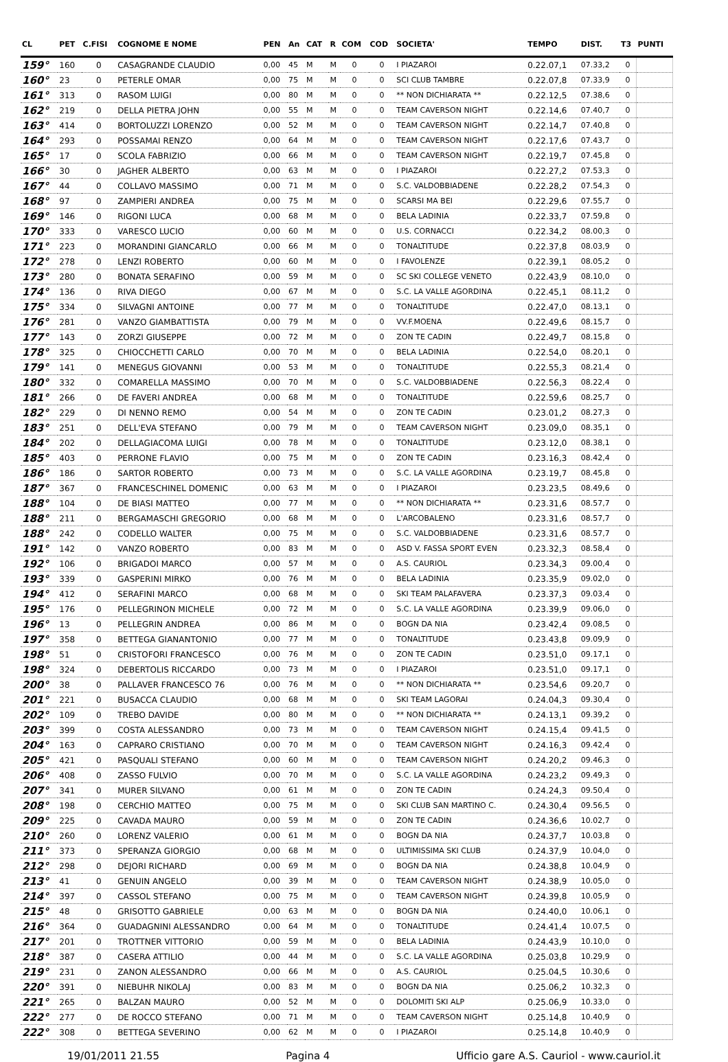| CL | PET | C.FISI | COGNOME E NOME | PEN | An | CAT | R | COM | COD | SOCIETA' | TEMPO | DIST. | T3 | PUNTI |
| --- | --- | --- | --- | --- | --- | --- | --- | --- | --- | --- | --- | --- | --- | --- |
| 159° | 160 | 0 | CASAGRANDE CLAUDIO | 0,00 | 45 | M | M | 0 | 0 | I PIAZAROI | 0.22.07,1 | 07.33,2 | 0 | |
| 160° | 23 | 0 | PETERLE OMAR | 0,00 | 75 | M | M | 0 | 0 | SCI CLUB TAMBRE | 0.22.07,8 | 07.33,9 | 0 | |
| 161° | 313 | 0 | RASOM LUIGI | 0,00 | 80 | M | M | 0 | 0 | ** NON DICHIARATA ** | 0.22.12,5 | 07.38,6 | 0 | |
| 162° | 219 | 0 | DELLA PIETRA JOHN | 0,00 | 55 | M | M | 0 | 0 | TEAM CAVERSON NIGHT | 0.22.14,6 | 07.40,7 | 0 | |
| 163° | 414 | 0 | BORTOLUZZI LORENZO | 0,00 | 52 | M | M | 0 | 0 | TEAM CAVERSON NIGHT | 0.22.14,7 | 07.40,8 | 0 | |
| 164° | 293 | 0 | POSSAMAI RENZO | 0,00 | 64 | M | M | 0 | 0 | TEAM CAVERSON NIGHT | 0.22.17,6 | 07.43,7 | 0 | |
| 165° | 17 | 0 | SCOLA FABRIZIO | 0,00 | 66 | M | M | 0 | 0 | TEAM CAVERSON NIGHT | 0.22.19,7 | 07.45,8 | 0 | |
| 166° | 30 | 0 | JAGHER ALBERTO | 0,00 | 63 | M | M | 0 | 0 | I PIAZAROI | 0.22.27,2 | 07.53,3 | 0 | |
| 167° | 44 | 0 | COLLAVO MASSIMO | 0,00 | 71 | M | M | 0 | 0 | S.C. VALDOBBIADENE | 0.22.28,2 | 07.54,3 | 0 | |
| 168° | 97 | 0 | ZAMPIERI ANDREA | 0,00 | 75 | M | M | 0 | 0 | SCARSI MA BEI | 0.22.29,6 | 07.55,7 | 0 | |
| 169° | 146 | 0 | RIGONI LUCA | 0,00 | 68 | M | M | 0 | 0 | BELA LADINIA | 0.22.33,7 | 07.59,8 | 0 | |
| 170° | 333 | 0 | VARESCO LUCIO | 0,00 | 60 | M | M | 0 | 0 | U.S. CORNACCI | 0.22.34,2 | 08.00,3 | 0 | |
| 171° | 223 | 0 | MORANDINI GIANCARLO | 0,00 | 66 | M | M | 0 | 0 | TONALTITUDE | 0.22.37,8 | 08.03,9 | 0 | |
| 172° | 278 | 0 | LENZI ROBERTO | 0,00 | 60 | M | M | 0 | 0 | I FAVOLENZE | 0.22.39,1 | 08.05,2 | 0 | |
| 173° | 280 | 0 | BONATA SERAFINO | 0,00 | 59 | M | M | 0 | 0 | SC SKI COLLEGE VENETO | 0.22.43,9 | 08.10,0 | 0 | |
| 174° | 136 | 0 | RIVA DIEGO | 0,00 | 67 | M | M | 0 | 0 | S.C. LA VALLE AGORDINA | 0.22.45,1 | 08.11,2 | 0 | |
| 175° | 334 | 0 | SILVAGNI ANTOINE | 0,00 | 77 | M | M | 0 | 0 | TONALTITUDE | 0.22.47,0 | 08.13,1 | 0 | |
| 176° | 281 | 0 | VANZO GIAMBATTISTA | 0,00 | 79 | M | M | 0 | 0 | VV.F.MOENA | 0.22.49,6 | 08.15,7 | 0 | |
| 177° | 143 | 0 | ZORZI GIUSEPPE | 0,00 | 72 | M | M | 0 | 0 | ZON TE CADIN | 0.22.49,7 | 08.15,8 | 0 | |
| 178° | 325 | 0 | CHIOCCHETTI CARLO | 0,00 | 70 | M | M | 0 | 0 | BELA LADINIA | 0.22.54,0 | 08.20,1 | 0 | |
| 179° | 141 | 0 | MENEGUS GIOVANNI | 0,00 | 53 | M | M | 0 | 0 | TONALTITUDE | 0.22.55,3 | 08.21,4 | 0 | |
| 180° | 332 | 0 | COMARELLA MASSIMO | 0,00 | 70 | M | M | 0 | 0 | S.C. VALDOBBIADENE | 0.22.56,3 | 08.22,4 | 0 | |
| 181° | 266 | 0 | DE FAVERI ANDREA | 0,00 | 68 | M | M | 0 | 0 | TONALTITUDE | 0.22.59,6 | 08.25,7 | 0 | |
| 182° | 229 | 0 | DI NENNO REMO | 0,00 | 54 | M | M | 0 | 0 | ZON TE CADIN | 0.23.01,2 | 08.27,3 | 0 | |
| 183° | 251 | 0 | DELL'EVA STEFANO | 0,00 | 79 | M | M | 0 | 0 | TEAM CAVERSON NIGHT | 0.23.09,0 | 08.35,1 | 0 | |
| 184° | 202 | 0 | DELLAGIACOMA LUIGI | 0,00 | 78 | M | M | 0 | 0 | TONALTITUDE | 0.23.12,0 | 08.38,1 | 0 | |
| 185° | 403 | 0 | PERRONE FLAVIO | 0,00 | 75 | M | M | 0 | 0 | ZON TE CADIN | 0.23.16,3 | 08.42,4 | 0 | |
| 186° | 186 | 0 | SARTOR ROBERTO | 0,00 | 73 | M | M | 0 | 0 | S.C. LA VALLE AGORDINA | 0.23.19,7 | 08.45,8 | 0 | |
| 187° | 367 | 0 | FRANCESCHINEL DOMENIC | 0,00 | 63 | M | M | 0 | 0 | I PIAZAROI | 0.23.23,5 | 08.49,6 | 0 | |
| 188° | 104 | 0 | DE BIASI MATTEO | 0,00 | 77 | M | M | 0 | 0 | ** NON DICHIARATA ** | 0.23.31,6 | 08.57,7 | 0 | |
| 188° | 211 | 0 | BERGAMASCHI GREGORIO | 0,00 | 68 | M | M | 0 | 0 | L'ARCOBALENO | 0.23.31,6 | 08.57,7 | 0 | |
| 188° | 242 | 0 | CODELLO WALTER | 0,00 | 75 | M | M | 0 | 0 | S.C. VALDOBBIADENE | 0.23.31,6 | 08.57,7 | 0 | |
| 191° | 142 | 0 | VANZO ROBERTO | 0,00 | 83 | M | M | 0 | 0 | ASD V. FASSA SPORT EVEN | 0.23.32,3 | 08.58,4 | 0 | |
| 192° | 106 | 0 | BRIGADOI MARCO | 0,00 | 57 | M | M | 0 | 0 | A.S. CAURIOL | 0.23.34,3 | 09.00,4 | 0 | |
| 193° | 339 | 0 | GASPERINI MIRKO | 0,00 | 76 | M | M | 0 | 0 | BELA LADINIA | 0.23.35,9 | 09.02,0 | 0 | |
| 194° | 412 | 0 | SERAFINI MARCO | 0,00 | 68 | M | M | 0 | 0 | SKI TEAM PALAFAVERA | 0.23.37,3 | 09.03,4 | 0 | |
| 195° | 176 | 0 | PELLEGRINON MICHELE | 0,00 | 72 | M | M | 0 | 0 | S.C. LA VALLE AGORDINA | 0.23.39,9 | 09.06,0 | 0 | |
| 196° | 13 | 0 | PELLEGRIN ANDREA | 0,00 | 86 | M | M | 0 | 0 | BOGN DA NIA | 0.23.42,4 | 09.08,5 | 0 | |
| 197° | 358 | 0 | BETTEGA GIANANTONIO | 0,00 | 77 | M | M | 0 | 0 | TONALTITUDE | 0.23.43,8 | 09.09,9 | 0 | |
| 198° | 51 | 0 | CRISTOFORI FRANCESCO | 0,00 | 76 | M | M | 0 | 0 | ZON TE CADIN | 0.23.51,0 | 09.17,1 | 0 | |
| 198° | 324 | 0 | DEBERTOLIS RICCARDO | 0,00 | 73 | M | M | 0 | 0 | I PIAZAROI | 0.23.51,0 | 09.17,1 | 0 | |
| 200° | 38 | 0 | PALLAVER FRANCESCO 76 | 0,00 | 76 | M | M | 0 | 0 | ** NON DICHIARATA ** | 0.23.54,6 | 09.20,7 | 0 | |
| 201° | 221 | 0 | BUSACCA CLAUDIO | 0,00 | 68 | M | M | 0 | 0 | SKI TEAM LAGORAI | 0.24.04,3 | 09.30,4 | 0 | |
| 202° | 109 | 0 | TREBO DAVIDE | 0,00 | 80 | M | M | 0 | 0 | ** NON DICHIARATA ** | 0.24.13,1 | 09.39,2 | 0 | |
| 203° | 399 | 0 | COSTA ALESSANDRO | 0,00 | 73 | M | M | 0 | 0 | TEAM CAVERSON NIGHT | 0.24.15,4 | 09.41,5 | 0 | |
| 204° | 163 | 0 | CAPRARO CRISTIANO | 0,00 | 70 | M | M | 0 | 0 | TEAM CAVERSON NIGHT | 0.24.16,3 | 09.42,4 | 0 | |
| 205° | 421 | 0 | PASQUALI STEFANO | 0,00 | 60 | M | M | 0 | 0 | TEAM CAVERSON NIGHT | 0.24.20,2 | 09.46,3 | 0 | |
| 206° | 408 | 0 | ZASSO FULVIO | 0,00 | 70 | M | M | 0 | 0 | S.C. LA VALLE AGORDINA | 0.24.23,2 | 09.49,3 | 0 | |
| 207° | 341 | 0 | MURER SILVANO | 0,00 | 61 | M | M | 0 | 0 | ZON TE CADIN | 0.24.24,3 | 09.50,4 | 0 | |
| 208° | 198 | 0 | CERCHIO MATTEO | 0,00 | 75 | M | M | 0 | 0 | SKI CLUB SAN MARTINO C. | 0.24.30,4 | 09.56,5 | 0 | |
| 209° | 225 | 0 | CAVADA MAURO | 0,00 | 59 | M | M | 0 | 0 | ZON TE CADIN | 0.24.36,6 | 10.02,7 | 0 | |
| 210° | 260 | 0 | LORENZ VALERIO | 0,00 | 61 | M | M | 0 | 0 | BOGN DA NIA | 0.24.37,7 | 10.03,8 | 0 | |
| 211° | 373 | 0 | SPERANZA GIORGIO | 0,00 | 68 | M | M | 0 | 0 | ULTIMISSIMA SKI CLUB | 0.24.37,9 | 10.04,0 | 0 | |
| 212° | 298 | 0 | DEJORI RICHARD | 0,00 | 69 | M | M | 0 | 0 | BOGN DA NIA | 0.24.38,8 | 10.04,9 | 0 | |
| 213° | 41 | 0 | GENUIN ANGELO | 0,00 | 39 | M | M | 0 | 0 | TEAM CAVERSON NIGHT | 0.24.38,9 | 10.05,0 | 0 | |
| 214° | 397 | 0 | CASSOL STEFANO | 0,00 | 75 | M | M | 0 | 0 | TEAM CAVERSON NIGHT | 0.24.39,8 | 10.05,9 | 0 | |
| 215° | 48 | 0 | GRISOTTO GABRIELE | 0,00 | 63 | M | M | 0 | 0 | BOGN DA NIA | 0.24.40,0 | 10.06,1 | 0 | |
| 216° | 364 | 0 | GUADAGNINI ALESSANDRO | 0,00 | 64 | M | M | 0 | 0 | TONALTITUDE | 0.24.41,4 | 10.07,5 | 0 | |
| 217° | 201 | 0 | TROTTNER VITTORIO | 0,00 | 59 | M | M | 0 | 0 | BELA LADINIA | 0.24.43,9 | 10.10,0 | 0 | |
| 218° | 387 | 0 | CASERA ATTILIO | 0,00 | 44 | M | M | 0 | 0 | S.C. LA VALLE AGORDINA | 0.25.03,8 | 10.29,9 | 0 | |
| 219° | 231 | 0 | ZANON ALESSANDRO | 0,00 | 66 | M | M | 0 | 0 | A.S. CAURIOL | 0.25.04,5 | 10.30,6 | 0 | |
| 220° | 391 | 0 | NIEBUHR NIKOLAJ | 0,00 | 83 | M | M | 0 | 0 | BOGN DA NIA | 0.25.06,2 | 10.32,3 | 0 | |
| 221° | 265 | 0 | BALZAN MAURO | 0,00 | 52 | M | M | 0 | 0 | DOLOMITI SKI ALP | 0.25.06,9 | 10.33,0 | 0 | |
| 222° | 277 | 0 | DE ROCCO STEFANO | 0,00 | 71 | M | M | 0 | 0 | TEAM CAVERSON NIGHT | 0.25.14,8 | 10.40,9 | 0 | |
| 222° | 308 | 0 | BETTEGA SEVERINO | 0,00 | 62 | M | M | 0 | 0 | I PIAZAROI | 0.25.14,8 | 10.40,9 | 0 | |
19/01/2011 21.55 Pagina 4 Ufficio gare A.S. Cauriol - www.cauriol.it